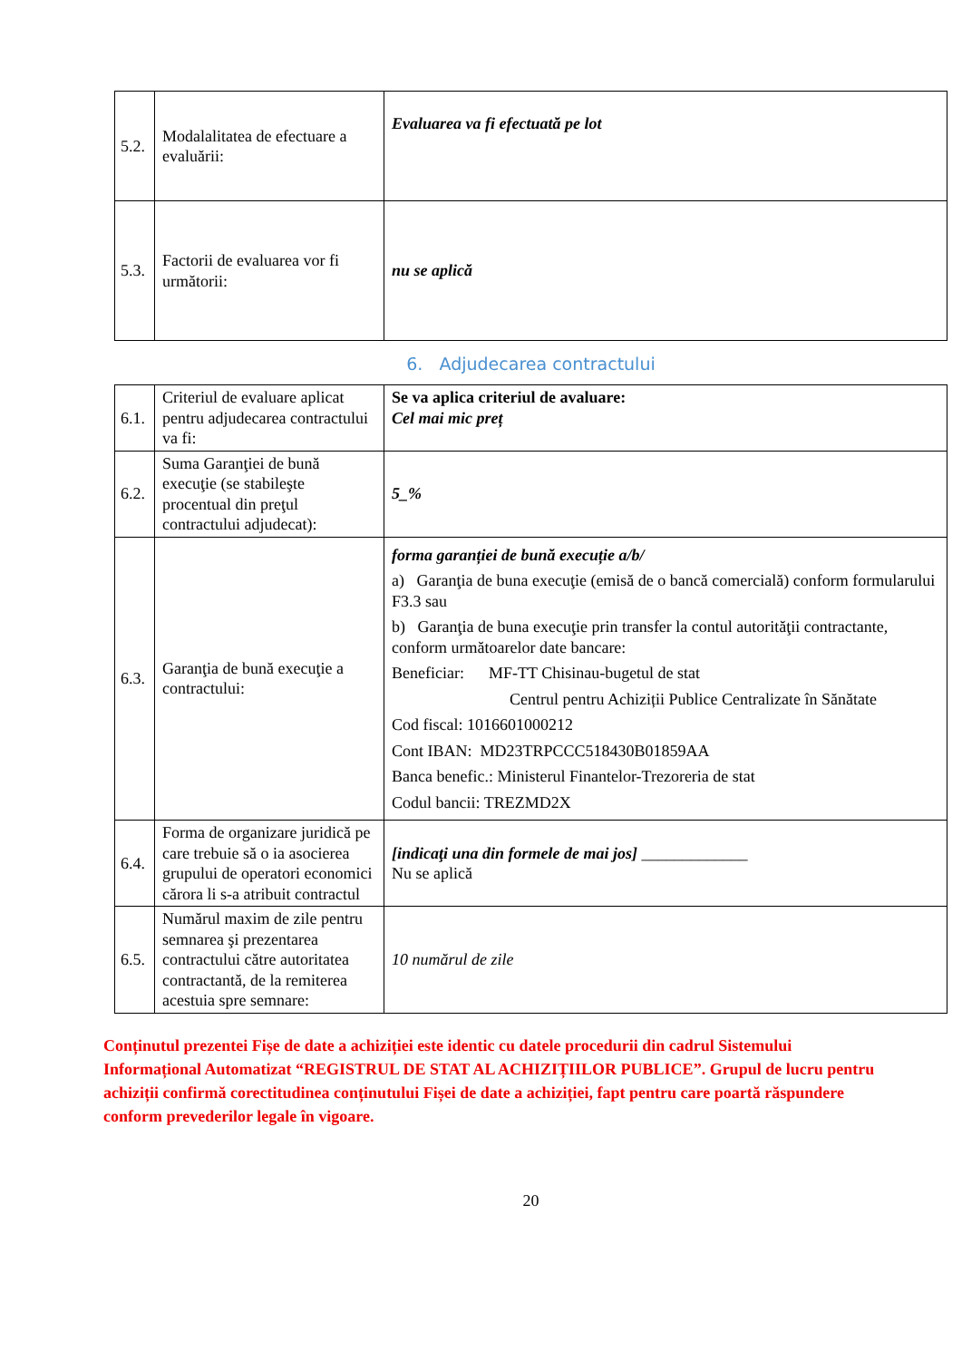| 5.2. | Modalalitatea de efectuare a evaluării: | Evaluarea va fi efectuată pe lot |
| 5.3. | Factorii de evaluarea vor fi următorii: | nu se aplică |
6. Adjudecarea contractului
| 6.1. | Criteriul de evaluare aplicat pentru adjudecarea contractului va fi: | Se va aplica criteriul de avaluare: Cel mai mic preț |
| 6.2. | Suma Garanţiei de bună execuţie (se stabileşte procentual din preţul contractului adjudecat): | 5_% |
| 6.3. | Garanţia de bună execuţie a contractului: | forma garanției de bună execuție a/b/ a) Garanţia de buna execuţie (emisă de o bancă comercială) conform formularului F3.3 sau b) Garanţia de buna execuţie prin transfer la contul autorităţii contractante, conform următoarelor date bancare: Beneficiar: MF-TT Chisinau-bugetul de stat Centrul pentru Achiziții Publice Centralizate în Sănătate Cod fiscal: 1016601000212 Cont IBAN: MD23TRPCCC518430B01859AA Banca benefic.: Ministerul Finantelor-Trezoreria de stat Codul bancii: TREZMD2X |
| 6.4. | Forma de organizare juridică pe care trebuie să o ia asocierea grupului de operatori economici cărora li s-a atribuit contractul | [indicaţi una din formele de mai jos] _____________ Nu se aplică |
| 6.5. | Numărul maxim de zile pentru semnarea şi prezentarea contractului către autoritatea contractantă, de la remiterea acestuia spre semnare: | 10 numărul de zile |
Conținutul prezentei Fișe de date a achiziției este identic cu datele procedurii din cadrul Sistemului Informațional Automatizat “REGISTRUL DE STAT AL ACHIZIȚIILOR PUBLICE”. Grupul de lucru pentru achiziții confirmă corectitudinea conținutului Fișei de date a achiziției, fapt pentru care poartă răspundere conform prevederilor legale în vigoare.
20